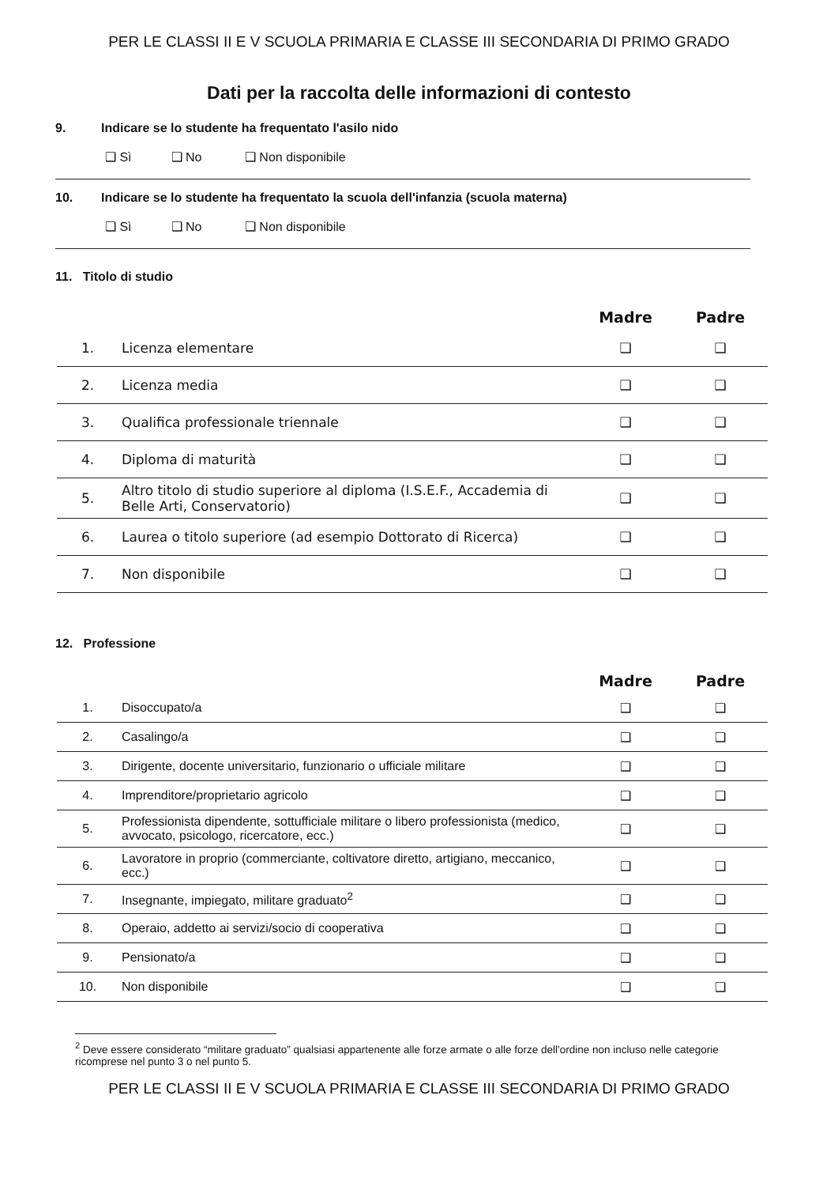PER LE CLASSI II E V SCUOLA PRIMARIA E CLASSE III SECONDARIA DI PRIMO GRADO
Dati per la raccolta delle informazioni di contesto
9. Indicare se lo studente ha frequentato l'asilo nido
❑ Sì ❑ No ❑ Non disponibile
10. Indicare se lo studente ha frequentato la scuola dell'infanzia (scuola materna)
❑ Sì ❑ No ❑ Non disponibile
11. Titolo di studio
| | | Madre | Padre |
| --- | --- | --- | --- |
| 1. | Licenza elementare | ❑ | ❑ |
| 2. | Licenza media | ❑ | ❑ |
| 3. | Qualifica professionale triennale | ❑ | ❑ |
| 4. | Diploma di maturità | ❑ | ❑ |
| 5. | Altro titolo di studio superiore al diploma (I.S.E.F., Accademia di Belle Arti, Conservatorio) | ❑ | ❑ |
| 6. | Laurea o titolo superiore (ad esempio Dottorato di Ricerca) | ❑ | ❑ |
| 7. | Non disponibile | ❑ | ❑ |
12. Professione
| | | Madre | Padre |
| --- | --- | --- | --- |
| 1. | Disoccupato/a | ❑ | ❑ |
| 2. | Casalingo/a | ❑ | ❑ |
| 3. | Dirigente, docente universitario, funzionario o ufficiale militare | ❑ | ❑ |
| 4. | Imprenditore/proprietario agricolo | ❑ | ❑ |
| 5. | Professionista dipendente, sottufficiale militare o libero professionista (medico, avvocato, psicologo, ricercatore, ecc.) | ❑ | ❑ |
| 6. | Lavoratore in proprio (commerciante, coltivatore diretto, artigiano, meccanico, ecc.) | ❑ | ❑ |
| 7. | Insegnante, impiegato, militare graduato<sup>2</sup> | ❑ | ❑ |
| 8. | Operaio, addetto ai servizi/socio di cooperativa | ❑ | ❑ |
| 9. | Pensionato/a | ❑ | ❑ |
| 10. | Non disponibile | ❑ | ❑ |
<sup>2</sup> Deve essere considerato “militare graduato” qualsiasi appartenente alle forze armate o alle forze dell'ordine non incluso nelle categorie ricomprese nel punto 3 o nel punto 5.
PER LE CLASSI II E V SCUOLA PRIMARIA E CLASSE III SECONDARIA DI PRIMO GRADO